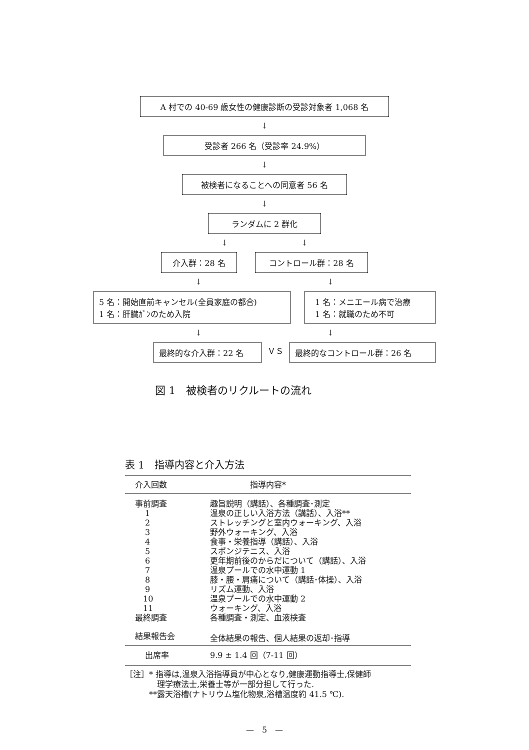A 村での 40-69 歳女性の健康診断の受診対象者 1,068 名
↓
受診者 266 名（受診率 24.9%）
↓
被検者になることへの同意者 56 名
↓
ランダムに 2 群化
↓ ↓
介入群：28 名 コントロール群：28 名
↓ ↓
5 名：開始直前キャンセル(全員家庭の都合)
1 名：肝臓ｶﾞﾝのため入院
1 名：メニエール病で治療
1 名：就職のため不可
↓ ↓
最終的な介入群：22 名
ＶＳ
最終的なコントロール群：26 名
図 1　被検者のリクルートの流れ
表 1　指導内容と介入方法
| 介入回数 | 指導内容* |
| --- | --- |
| 事前調査 | 趣旨説明（講話）、各種調査･測定 |
| 1 | 温泉の正しい入浴方法（講話）、入浴** |
| 2 | ストレッチングと室内ウォーキング、入浴 |
| 3 | 野外ウォーキング、入浴 |
| 4 | 食事・栄養指導（講話）、入浴 |
| 5 | スポンジテニス、入浴 |
| 6 | 更年期前後のからだについて（講話）、入浴 |
| 7 | 温泉プールでの水中運動 1 |
| 8 | 膝・腰・肩痛について（講話･体操）、入浴 |
| 9 | リズム運動、入浴 |
| 10 | 温泉プールでの水中運動 2 |
| 11 | ウォーキング、入浴 |
| 最終調査 | 各種調査・測定、血液検査 |
| 結果報告会 | 全体結果の報告、個人結果の返却･指導 |
| 出席率 | 9.9 ± 1.4 回（7-11 回） |
［注］* 指導は,温泉入浴指導員が中心となり,健康運動指導士,保健師
理学療法士,栄養士等が一部分担して行った.
**露天浴槽(ナトリウム塩化物泉,浴槽温度約 41.5 ℃).
—　5　—